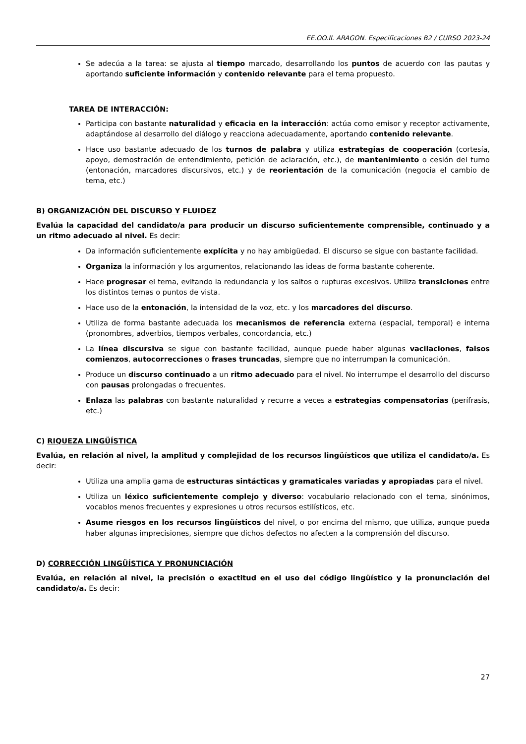EE.OO.II. ARAGON. Especificaciones B2 / CURSO 2023-24
Se adecúa a la tarea: se ajusta al tiempo marcado, desarrollando los puntos de acuerdo con las pautas y aportando suficiente información y contenido relevante para el tema propuesto.
TAREA DE INTERACCIÓN:
Participa con bastante naturalidad y eficacia en la interacción: actúa como emisor y receptor activamente, adaptándose al desarrollo del diálogo y reacciona adecuadamente, aportando contenido relevante.
Hace uso bastante adecuado de los turnos de palabra y utiliza estrategias de cooperación (cortesía, apoyo, demostración de entendimiento, petición de aclaración, etc.), de mantenimiento o cesión del turno (entonación, marcadores discursivos, etc.) y de reorientación de la comunicación (negocia el cambio de tema, etc.)
B) ORGANIZACIÓN DEL DISCURSO Y FLUIDEZ
Evalúa la capacidad del candidato/a para producir un discurso suficientemente comprensible, continuado y a un ritmo adecuado al nivel. Es decir:
Da información suficientemente explícita y no hay ambigüedad. El discurso se sigue con bastante facilidad.
Organiza la información y los argumentos, relacionando las ideas de forma bastante coherente.
Hace progresar el tema, evitando la redundancia y los saltos o rupturas excesivos. Utiliza transiciones entre los distintos temas o puntos de vista.
Hace uso de la entonación, la intensidad de la voz, etc. y los marcadores del discurso.
Utiliza de forma bastante adecuada los mecanismos de referencia externa (espacial, temporal) e interna (pronombres, adverbios, tiempos verbales, concordancia, etc.)
La línea discursiva se sigue con bastante facilidad, aunque puede haber algunas vacilaciones, falsos comienzos, autocorrecciones o frases truncadas, siempre que no interrumpan la comunicación.
Produce un discurso continuado a un ritmo adecuado para el nivel. No interrumpe el desarrollo del discurso con pausas prolongadas o frecuentes.
Enlaza las palabras con bastante naturalidad y recurre a veces a estrategias compensatorias (perífrasis, etc.)
C) RIQUEZA LINGÜÍSTICA
Evalúa, en relación al nivel, la amplitud y complejidad de los recursos lingüísticos que utiliza el candidato/a. Es decir:
Utiliza una amplia gama de estructuras sintácticas y gramaticales variadas y apropiadas para el nivel.
Utiliza un léxico suficientemente complejo y diverso: vocabulario relacionado con el tema, sinónimos, vocablos menos frecuentes y expresiones u otros recursos estilísticos, etc.
Asume riesgos en los recursos lingüísticos del nivel, o por encima del mismo, que utiliza, aunque pueda haber algunas imprecisiones, siempre que dichos defectos no afecten a la comprensión del discurso.
D) CORRECCIÓN LINGÜÍSTICA Y PRONUNCIACIÓN
Evalúa, en relación al nivel, la precisión o exactitud en el uso del código lingüístico y la pronunciación del candidato/a. Es decir:
27